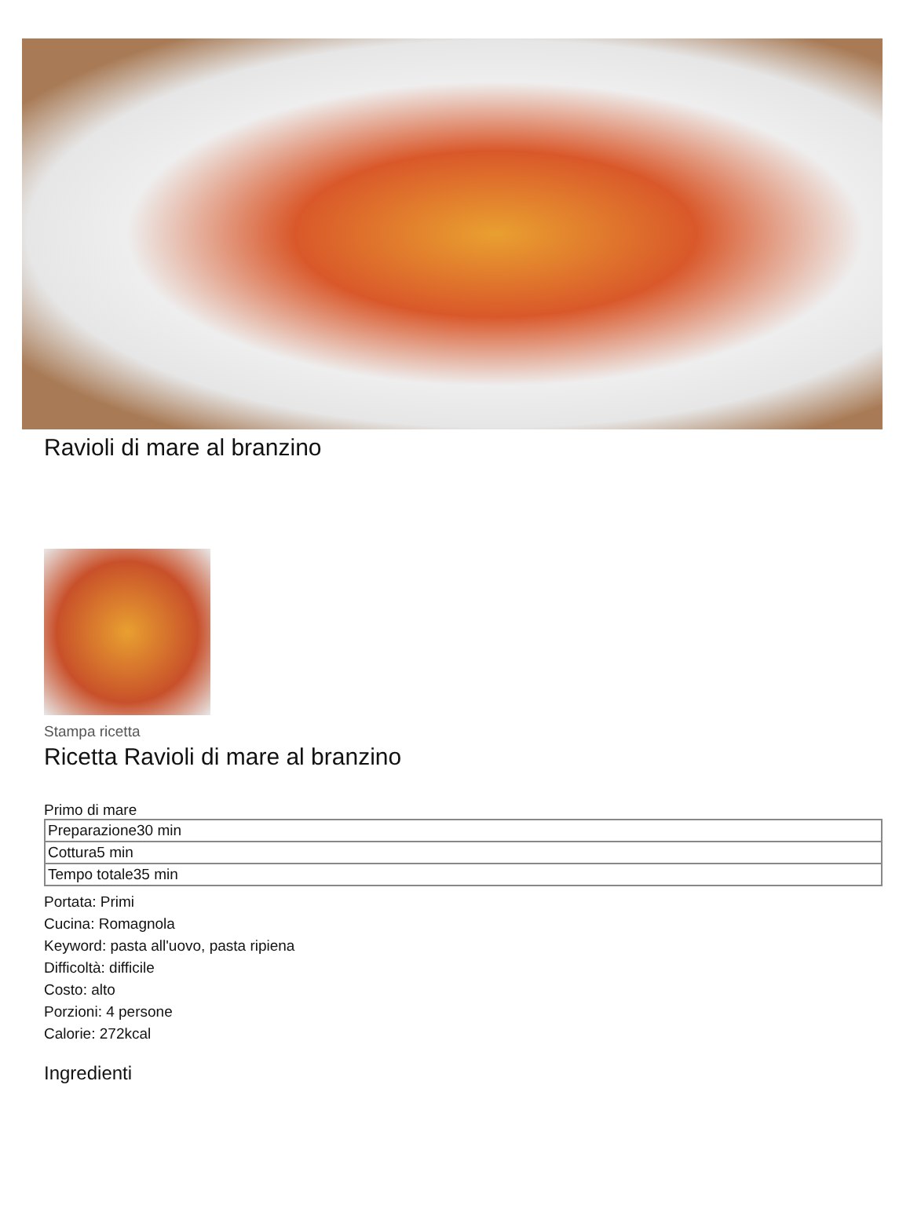Ravioli di mare al branzino
Stampa ricetta
Ricetta Ravioli di mare al branzino
Primo di mare
| Preparazione30 min |
| Cottura5 min |
| Tempo totale35 min |
Portata: Primi
Cucina: Romagnola
Keyword: pasta all'uovo, pasta ripiena
Difficoltà: difficile
Costo: alto
Porzioni: 4 persone
Calorie: 272kcal
Ingredienti